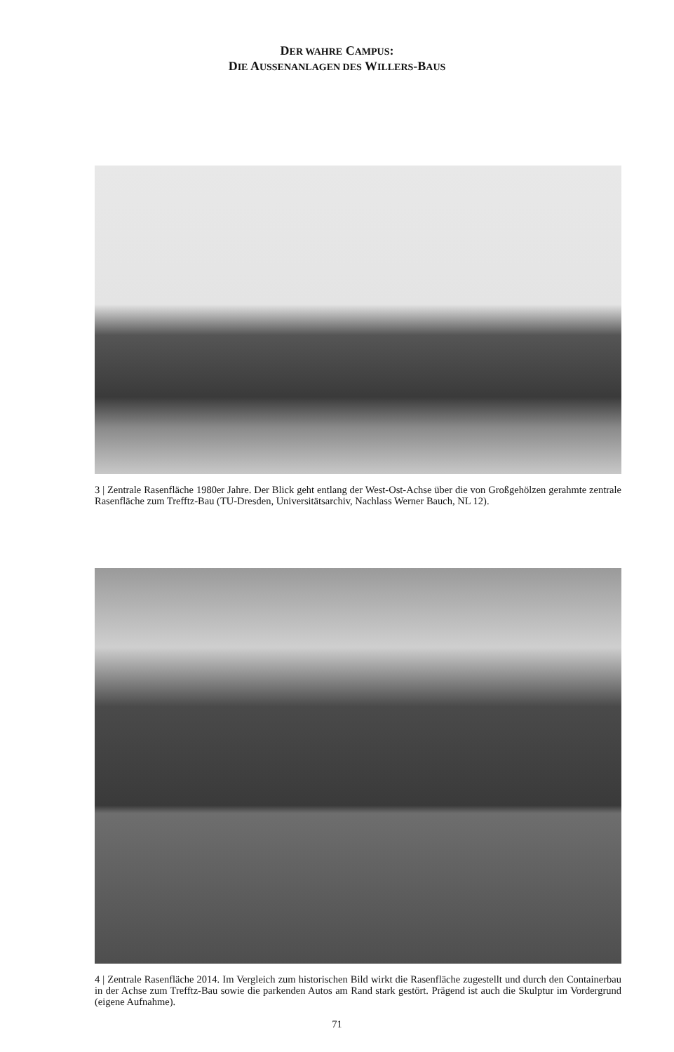DER WAHRE CAMPUS:
DIE AUSSENANLAGEN DES WILLERS-BAUS
3 | Zentrale Rasenfläche 1980er Jahre. Der Blick geht entlang der West-Ost-Achse über die von Großgehölzen gerahmte zentrale Rasenfläche zum Trefftz-Bau (TU-Dresden, Universitätsarchiv, Nachlass Werner Bauch, NL 12).
4 | Zentrale Rasenfläche 2014. Im Vergleich zum historischen Bild wirkt die Rasenfläche zugestellt und durch den Containerbau in der Achse zum Trefftz-Bau sowie die parkenden Autos am Rand stark gestört. Prägend ist auch die Skulptur im Vordergrund (eigene Aufnahme).
71